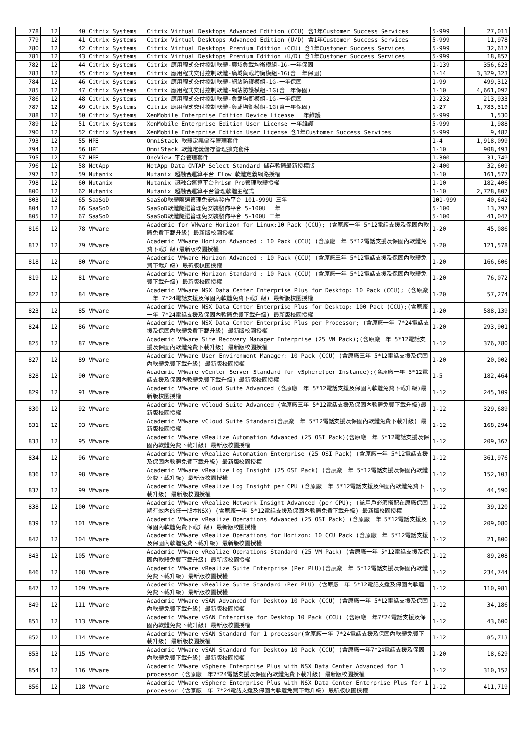| 778 | 12 | 40 | Citrix Systems | Citrix Virtual Desktops Advanced Edition (CCU) 含1年Customer Success Services | 5-999 | 27,011 |
| 779 | 12 | 41 | Citrix Systems | Citrix Virtual Desktops Advanced Edition (U/D) 含1年Customer Success Services | 5-999 | 11,978 |
| 780 | 12 | 42 | Citrix Systems | Citrix Virtual Desktops Premium Edition (CCU) 含1年Customer Success Services | 5-999 | 32,617 |
| 781 | 12 | 43 | Citrix Systems | Citrix Virtual Desktops Premium Edition (U/D) 含1年Customer Success Services | 5-999 | 18,857 |
| 782 | 12 | 44 | Citrix Systems | Citrix 應用程式交付控制軟體-廣域負載均衡模組-1G-一年保固 | 1-139 | 356,623 |
| 783 | 12 | 45 | Citrix Systems | Citrix 應用程式交付控制軟體-廣域負載均衡模組-1G(含一年保固) | 1-14 | 3,329,323 |
| 784 | 12 | 46 | Citrix Systems | Citrix 應用程式交付控制軟體-網站防護模組-1G-一年保固 | 1-99 | 499,312 |
| 785 | 12 | 47 | Citrix Systems | Citrix 應用程式交付控制軟體-網站防護模組-1G(含一年保固) | 1-10 | 4,661,092 |
| 786 | 12 | 48 | Citrix Systems | Citrix 應用程式交付控制軟體-負載均衡模組-1G-一年保固 | 1-232 | 213,933 |
| 787 | 12 | 49 | Citrix Systems | Citrix 應用程式交付控制軟體-負載均衡模組-1G(含一年保固) | 1-27 | 1,783,519 |
| 788 | 12 | 50 | Citrix Systems | XenMobile Enterprise Edition Device License 一年維護 | 5-999 | 1,530 |
| 789 | 12 | 51 | Citrix Systems | XenMobile Enterprise Edition User License 一年維護 | 5-999 | 1,988 |
| 790 | 12 | 52 | Citrix Systems | XenMobile Enterprise Edition User License 含1年Customer Success Services | 5-999 | 9,482 |
| 793 | 12 | 55 | HPE | OmniStack 軟體定義儲存管理套件 | 1-4 | 1,918,099 |
| 794 | 12 | 56 | HPE | OmniStack 軟體定義儲存管理擴充套件 | 1-10 | 908,493 |
| 795 | 12 | 57 | HPE | OneView 平台管理套件 | 1-300 | 31,749 |
| 796 | 12 | 58 | NetApp | NetApp Data ONTAP Select Standard 儲存軟體最新授權版 | 2-400 | 32,609 |
| 797 | 12 | 59 | Nutanix | Nutanix 超融合運算平台 Flow 軟體定義網路授權 | 1-10 | 161,577 |
| 798 | 12 | 60 | Nutanix | Nutanix 超融合運算平台Prism Pro管理軟體授權 | 1-10 | 182,406 |
| 800 | 12 | 62 | Nutanix | Nutanix 超融合運算平台管理軟體主程式 | 1-10 | 2,728,807 |
| 803 | 12 | 65 | SaaSoD | SaaSoD軟體隨選管理免安裝發佈平台 101-999U 三年 | 101-999 | 40,642 |
| 804 | 12 | 66 | SaaSoD | SaaSoD軟體隨選管理免安裝發佈平台 5-100U 一年 | 5-100 | 13,797 |
| 805 | 12 | 67 | SaaSoD | SaaSoD軟體隨選管理免安裝發佈平台 5-100U 三年 | 5-100 | 41,047 |
| 816 | 12 | 78 | VMware | Academic for VMware Horizon for Linux:10 Pack (CCU); (含原廠一年 5*12電話支援及保固內軟體免費下載升級) 最新版校園授權 | 1-20 | 45,086 |
| 817 | 12 | 79 | VMware | Academic VMware Horizon Advanced : 10 Pack (CCU) (含原廠一年 5*12電話支援及保固內軟體免費下載升級)最新版校園授權 | 1-20 | 121,578 |
| 818 | 12 | 80 | VMware | Academic VMware Horizon Advanced : 10 Pack (CCU) (含原廠三年 5*12電話支援及保固內軟體免費下載升級) 最新版校園授權 | 1-20 | 166,606 |
| 819 | 12 | 81 | VMware | Academic VMware Horizon Standard : 10 Pack (CCU) (含原廠一年 5*12電話支援及保固內軟體免費下載升級) 最新版校園授權 | 1-20 | 76,072 |
| 822 | 12 | 84 | VMware | Academic VMware NSX Data Center Enterprise Plus for Desktop: 10 Pack (CCU); (含原廠一年 7*24電話支援及保固內軟體免費下載升級) 最新版校園授權 | 1-20 | 57,274 |
| 823 | 12 | 85 | VMware | Academic VMware NSX Data Center Enterprise Plus for Desktop: 100 Pack (CCU);(含原廠一年 7*24電話支援及保固內軟體免費下載升級) 最新版校園授權 | 1-20 | 588,139 |
| 824 | 12 | 86 | VMware | Academic VMware NSX Data Center Enterprise Plus per Processor; (含原廠一年 7*24電話支援及保固內軟體免費下載升級) 最新版校園授權 | 1-20 | 293,901 |
| 825 | 12 | 87 | VMware | Academic VMware Site Recovery Manager Enterprise (25 VM Pack);(含原廠一年 5*12電話支援及保固內軟體免費下載升級) 最新版校園授權 | 1-12 | 376,780 |
| 827 | 12 | 89 | VMware | Academic VMware User Environment Manager: 10 Pack (CCU) (含原廠三年 5*12電話支援及保固內軟體免費下載升級) 最新版校園授權 | 1-20 | 20,002 |
| 828 | 12 | 90 | VMware | Academic VMware vCenter Server Standard for vSphere(per Instance);(含原廠一年 5*12電話支援及保固內軟體免費下載升級) 最新版校園授權 | 1-5 | 182,464 |
| 829 | 12 | 91 | VMware | Academic VMware vCloud Suite Advanced (含原廠一年 5*12電話支援及保固內軟體免費下載升級)最新版校園授權 | 1-12 | 245,109 |
| 830 | 12 | 92 | VMware | Academic VMware vCloud Suite Advanced (含原廠三年 5*12電話支援及保固內軟體免費下載升級)最新版校園授權 | 1-12 | 329,689 |
| 831 | 12 | 93 | VMware | Academic VMware vCloud Suite Standard(含原廠一年 5*12電話支援及保固內軟體免費下載升級) 最新版校園授權 | 1-12 | 168,294 |
| 833 | 12 | 95 | VMware | Academic VMware vRealize Automation Advanced (25 OSI Pack)(含原廠一年 5*12電話支援及保固內軟體免費下載升級) 最新版校園授權 | 1-12 | 209,367 |
| 834 | 12 | 96 | VMware | Academic VMware vRealize Automation Enterprise (25 OSI Pack) (含原廠一年 5*12電話支援及保固內軟體免費下載升級) 最新版校園授權 | 1-12 | 361,976 |
| 836 | 12 | 98 | VMware | Academic VMware vRealize Log Insight (25 OSI Pack) (含原廠一年 5*12電話支援及保固內軟體免費下載升級) 最新版校園授權 | 1-12 | 152,103 |
| 837 | 12 | 99 | VMware | Academic VMware vRealize Log Insight per CPU (含原廠一年 5*12電話支援及保固內軟體免費下載升級) 最新版校園授權 | 1-12 | 44,590 |
| 838 | 12 | 100 | VMware | Academic VMware vRealize Network Insight Advanced (per CPU); (該用戶必須搭配在原廠保固期有效內的任一版本NSX) (含原廠一年 5*12電話支援及保固內軟體免費下載升級) 最新版校園授權 | 1-12 | 39,120 |
| 839 | 12 | 101 | VMware | Academic VMware vRealize Operations Advanced (25 OSI Pack) (含原廠一年 5*12電話支援及保固內軟體免費下載升級) 最新版校園授權 | 1-12 | 209,080 |
| 842 | 12 | 104 | VMware | Academic VMware vRealize Operations for Horizon: 10 CCU Pack (含原廠一年 5*12電話支援及保固內軟體免費下載升級) 最新版校園授權 | 1-12 | 21,800 |
| 843 | 12 | 105 | VMware | Academic VMware vRealize Operations Standard (25 VM Pack) (含原廠一年 5*12電話支援及保固內軟體免費下載升級) 最新版校園授權 | 1-12 | 89,208 |
| 846 | 12 | 108 | VMware | Academic VMware vRealize Suite Enterprise (Per PLU)(含原廠一年 5*12電話支援及保固內軟體免費下載升級) 最新版校園授權 | 1-12 | 234,744 |
| 847 | 12 | 109 | VMware | Academic VMware vRealize Suite Standard (Per PLU) (含原廠一年 5*12電話支援及保固內軟體免費下載升級) 最新版校園授權 | 1-12 | 110,981 |
| 849 | 12 | 111 | VMware | Academic VMware vSAN Advanced for Desktop 10 Pack (CCU) (含原廠一年 5*12電話支援及保固內軟體免費下載升級) 最新版校園授權 | 1-12 | 34,186 |
| 851 | 12 | 113 | VMware | Academic VMware vSAN Enterprise for Desktop 10 Pack (CCU) (含原廠一年7*24電話支援及保固內軟體免費下載升級) 最新版校園授權 | 1-12 | 43,600 |
| 852 | 12 | 114 | VMware | Academic VMware vSAN Standard for 1 processor(含原廠一年 7*24電話支援及保固內軟體免費下載升級) 最新版校園授權 | 1-12 | 85,713 |
| 853 | 12 | 115 | VMware | Academic VMware vSAN Standard for Desktop 10 Pack (CCU) (含原廠一年7*24電話支援及保固內軟體免費下載升級) 最新版校園授權 | 1-20 | 18,629 |
| 854 | 12 | 116 | VMware | Academic VMware vSphere Enterprise Plus with NSX Data Center Advanced for 1 processor (含原廠一年7*24電話支援及保固內軟體免費下載升級) 最新版校園授權 | 1-12 | 310,152 |
| 856 | 12 | 118 | VMware | Academic VMware vSphere Enterprise Plus with NSX Data Center Enterprise Plus for 1 processor (含原廠一年 7*24電話支援及保固內軟體免費下載升級) 最新版校園授權 | 1-12 | 411,719 |